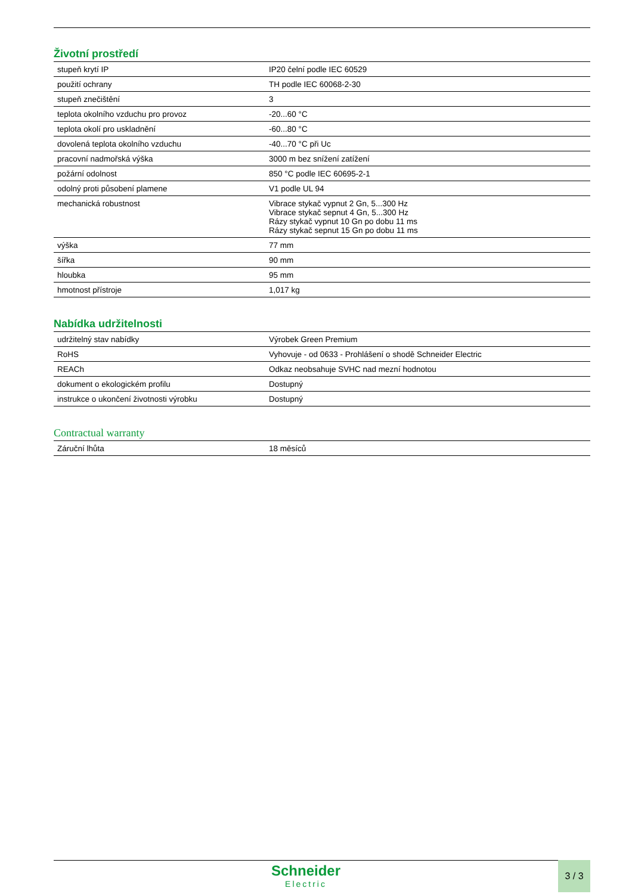Životní prostředí
| stupeň krytí IP | IP20 čelní podle IEC 60529 |
| použití ochrany | TH podle IEC 60068-2-30 |
| stupeň znečištění | 3 |
| teplota okolního vzduchu pro provoz | -20...60 °C |
| teplota okolí pro uskladnění | -60...80 °C |
| dovolená teplota okolního vzduchu | -40...70 °C při Uc |
| pracovní nadmořská výška | 3000 m bez snížení zatížení |
| požární odolnost | 850 °C podle IEC 60695-2-1 |
| odolný proti působení plamene | V1 podle UL 94 |
| mechanická robustnost | Vibrace stykač vypnut 2 Gn, 5...300 Hz Vibrace stykač sepnut 4 Gn, 5...300 Hz Rázy stykač vypnut 10 Gn po dobu 11 ms Rázy stykač sepnut 15 Gn po dobu 11 ms |
| výška | 77 mm |
| šířka | 90 mm |
| hloubka | 95 mm |
| hmotnost přístroje | 1,017 kg |
Nabídka udržitelnosti
| udržitelný stav nabídky | Výrobek Green Premium |
| RoHS | Vyhovuje - od 0633 - Prohlášení o shodě Schneider Electric |
| REACh | Odkaz neobsahuje SVHC nad mezní hodnotou |
| dokument o ekologickém profilu | Dostupný |
| instrukce o ukončení životnosti výrobku | Dostupný |
Contractual warranty
| Záruční lhůta | 18 měsíců |
Schneider
Electric
3 / 3